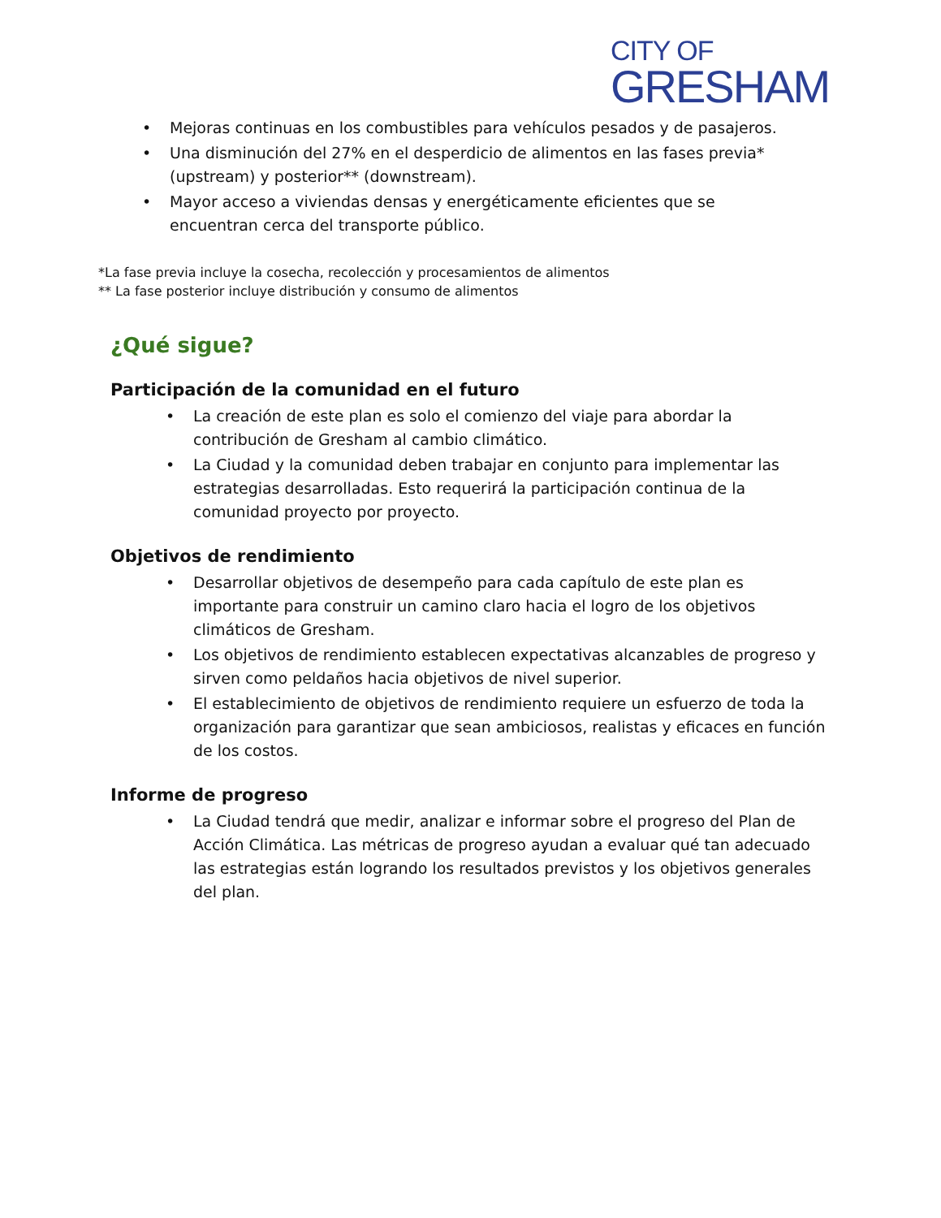CITY OF
GRESHAM
• Mejoras continuas en los combustibles para vehículos pesados y de pasajeros.
• Una disminución del 27% en el desperdicio de alimentos en las fases previa* (upstream) y posterior** (downstream).
• Mayor acceso a viviendas densas y energéticamente eficientes que se encuentran cerca del transporte público.
*La fase previa incluye la cosecha, recolección y procesamientos de alimentos
** La fase posterior incluye distribución y consumo de alimentos
¿Qué sigue?
Participación de la comunidad en el futuro
• La creación de este plan es solo el comienzo del viaje para abordar la contribución de Gresham al cambio climático.
• La Ciudad y la comunidad deben trabajar en conjunto para implementar las estrategias desarrolladas. Esto requerirá la participación continua de la comunidad proyecto por proyecto.
Objetivos de rendimiento
• Desarrollar objetivos de desempeño para cada capítulo de este plan es importante para construir un camino claro hacia el logro de los objetivos climáticos de Gresham.
• Los objetivos de rendimiento establecen expectativas alcanzables de progreso y sirven como peldaños hacia objetivos de nivel superior.
• El establecimiento de objetivos de rendimiento requiere un esfuerzo de toda la organización para garantizar que sean ambiciosos, realistas y eficaces en función de los costos.
Informe de progreso
• La Ciudad tendrá que medir, analizar e informar sobre el progreso del Plan de Acción Climática. Las métricas de progreso ayudan a evaluar qué tan adecuado las estrategias están logrando los resultados previstos y los objetivos generales del plan.